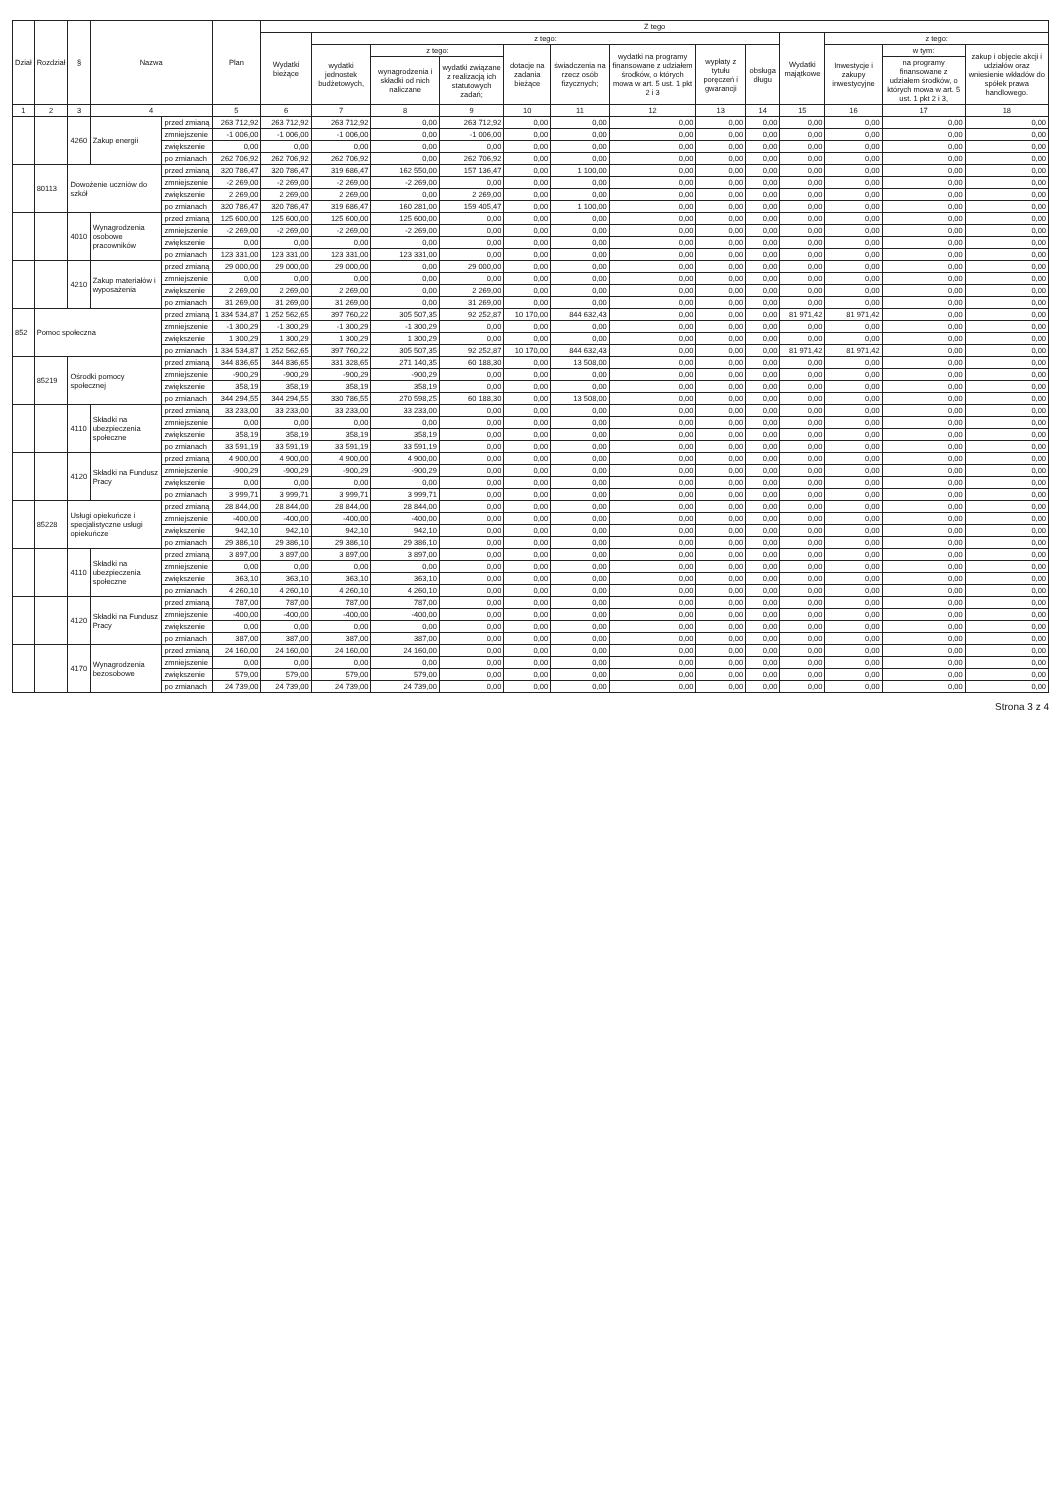| Dział | Rozdział | § | Nazwa | | Plan | Z tego | | | | | | | | | | | | |
| --- | --- | --- | --- | --- | --- | --- | --- | --- | --- | --- | --- | --- | --- | --- | --- | --- | --- | --- |
| | | | | | | Wydatki bieżące | z tego: | | | | | | | | Wydatki majątkowe | z tego: | | |
| | | | | | | | wydatki jednostek budżetowych, | z tego: | | dotacje na zadania bieżące | świadczenia na rzecz osób fizycznych; | wydatki na programy finansowane z udziałem środków, o których mowa w art. 5 ust. 1 pkt 2 i 3 | wypłaty z tytułu poręczeń i gwarancji | obsługa długu | | Inwestycje i zakupy inwestycyjne | w tym: | zakup i objęcie akcji i udziałów oraz wniesienie wkładów do spółek prawa handlowego. |
| | | | | | | | | wynagrodzenia i składki od nich naliczane | wydatki związane z realizacją ich statutowych zadań; | | | | | | | | na programy finansowane z udziałem środków, o których mowa w art. 5 ust. 1 pkt 2 i 3, | |
| 1 | 2 | 3 | 4 | | 5 | 6 | 7 | 8 | 9 | 10 | 11 | 12 | 13 | 14 | 15 | 16 | 17 | 18 |
| | | 4260 | Zakup energii | przed zmianą | 263 712,92 | 263 712,92 | 263 712,92 | 0,00 | 263 712,92 | 0,00 | 0,00 | 0,00 | 0,00 | 0,00 | 0,00 | 0,00 | 0,00 | 0,00 |
| | | | | zmniejszenie | -1 006,00 | -1 006,00 | -1 006,00 | 0,00 | -1 006,00 | 0,00 | 0,00 | 0,00 | 0,00 | 0,00 | 0,00 | 0,00 | 0,00 | 0,00 |
| | | | | zwiększenie | 0,00 | 0,00 | 0,00 | 0,00 | 0,00 | 0,00 | 0,00 | 0,00 | 0,00 | 0,00 | 0,00 | 0,00 | 0,00 | 0,00 |
| | | | | po zmianach | 262 706,92 | 262 706,92 | 262 706,92 | 0,00 | 262 706,92 | 0,00 | 0,00 | 0,00 | 0,00 | 0,00 | 0,00 | 0,00 | 0,00 | 0,00 |
| | 80113 | Dowożenie uczniów do szkół | | przed zmianą | 320 786,47 | 320 786,47 | 319 686,47 | 162 550,00 | 157 136,47 | 0,00 | 1 100,00 | 0,00 | 0,00 | 0,00 | 0,00 | 0,00 | 0,00 | 0,00 |
| | | | | zmniejszenie | -2 269,00 | -2 269,00 | -2 269,00 | -2 269,00 | 0,00 | 0,00 | 0,00 | 0,00 | 0,00 | 0,00 | 0,00 | 0,00 | 0,00 | 0,00 |
| | | | | zwiększenie | 2 269,00 | 2 269,00 | 2 269,00 | 0,00 | 2 269,00 | 0,00 | 0,00 | 0,00 | 0,00 | 0,00 | 0,00 | 0,00 | 0,00 | 0,00 |
| | | | | po zmianach | 320 786,47 | 320 786,47 | 319 686,47 | 160 281,00 | 159 405,47 | 0,00 | 1 100,00 | 0,00 | 0,00 | 0,00 | 0,00 | 0,00 | 0,00 | 0,00 |
| | | 4010 | Wynagrodzenia osobowe pracowników | przed zmianą | 125 600,00 | 125 600,00 | 125 600,00 | 125 600,00 | 0,00 | 0,00 | 0,00 | 0,00 | 0,00 | 0,00 | 0,00 | 0,00 | 0,00 | 0,00 |
| | | | | zmniejszenie | -2 269,00 | -2 269,00 | -2 269,00 | -2 269,00 | 0,00 | 0,00 | 0,00 | 0,00 | 0,00 | 0,00 | 0,00 | 0,00 | 0,00 | 0,00 |
| | | | | zwiększenie | 0,00 | 0,00 | 0,00 | 0,00 | 0,00 | 0,00 | 0,00 | 0,00 | 0,00 | 0,00 | 0,00 | 0,00 | 0,00 | 0,00 |
| | | | | po zmianach | 123 331,00 | 123 331,00 | 123 331,00 | 123 331,00 | 0,00 | 0,00 | 0,00 | 0,00 | 0,00 | 0,00 | 0,00 | 0,00 | 0,00 | 0,00 |
| | | 4210 | Zakup materiałów i wyposażenia | przed zmianą | 29 000,00 | 29 000,00 | 29 000,00 | 0,00 | 29 000,00 | 0,00 | 0,00 | 0,00 | 0,00 | 0,00 | 0,00 | 0,00 | 0,00 | 0,00 |
| | | | | zmniejszenie | 0,00 | 0,00 | 0,00 | 0,00 | 0,00 | 0,00 | 0,00 | 0,00 | 0,00 | 0,00 | 0,00 | 0,00 | 0,00 | 0,00 |
| | | | | zwiększenie | 2 269,00 | 2 269,00 | 2 269,00 | 0,00 | 2 269,00 | 0,00 | 0,00 | 0,00 | 0,00 | 0,00 | 0,00 | 0,00 | 0,00 | 0,00 |
| | | | | po zmianach | 31 269,00 | 31 269,00 | 31 269,00 | 0,00 | 31 269,00 | 0,00 | 0,00 | 0,00 | 0,00 | 0,00 | 0,00 | 0,00 | 0,00 | 0,00 |
| 852 | Pomoc społeczna | | | przed zmianą | 1 334 534,87 | 1 252 562,65 | 397 760,22 | 305 507,35 | 92 252,87 | 10 170,00 | 844 632,43 | 0,00 | 0,00 | 0,00 | 81 971,42 | 81 971,42 | 0,00 | 0,00 |
| | | | | zmniejszenie | -1 300,29 | -1 300,29 | -1 300,29 | -1 300,29 | 0,00 | 0,00 | 0,00 | 0,00 | 0,00 | 0,00 | 0,00 | 0,00 | 0,00 | 0,00 |
| | | | | zwiększenie | 1 300,29 | 1 300,29 | 1 300,29 | 1 300,29 | 0,00 | 0,00 | 0,00 | 0,00 | 0,00 | 0,00 | 0,00 | 0,00 | 0,00 | 0,00 |
| | | | | po zmianach | 1 334 534,87 | 1 252 562,65 | 397 760,22 | 305 507,35 | 92 252,87 | 10 170,00 | 844 632,43 | 0,00 | 0,00 | 0,00 | 81 971,42 | 81 971,42 | 0,00 | 0,00 |
| | 85219 | Ośrodki pomocy społecznej | | przed zmianą | 344 836,65 | 344 836,65 | 331 328,65 | 271 140,35 | 60 188,30 | 0,00 | 13 508,00 | 0,00 | 0,00 | 0,00 | 0,00 | 0,00 | 0,00 | 0,00 |
| | | | | zmniejszenie | -900,29 | -900,29 | -900,29 | -900,29 | 0,00 | 0,00 | 0,00 | 0,00 | 0,00 | 0,00 | 0,00 | 0,00 | 0,00 | 0,00 |
| | | | | zwiększenie | 358,19 | 358,19 | 358,19 | 358,19 | 0,00 | 0,00 | 0,00 | 0,00 | 0,00 | 0,00 | 0,00 | 0,00 | 0,00 | 0,00 |
| | | | | po zmianach | 344 294,55 | 344 294,55 | 330 786,55 | 270 598,25 | 60 188,30 | 0,00 | 13 508,00 | 0,00 | 0,00 | 0,00 | 0,00 | 0,00 | 0,00 | 0,00 |
| | | 4110 | Składki na ubezpieczenia społeczne | przed zmianą | 33 233,00 | 33 233,00 | 33 233,00 | 33 233,00 | 0,00 | 0,00 | 0,00 | 0,00 | 0,00 | 0,00 | 0,00 | 0,00 | 0,00 | 0,00 |
| | | | | zmniejszenie | 0,00 | 0,00 | 0,00 | 0,00 | 0,00 | 0,00 | 0,00 | 0,00 | 0,00 | 0,00 | 0,00 | 0,00 | 0,00 | 0,00 |
| | | | | zwiększenie | 358,19 | 358,19 | 358,19 | 358,19 | 0,00 | 0,00 | 0,00 | 0,00 | 0,00 | 0,00 | 0,00 | 0,00 | 0,00 | 0,00 |
| | | | | po zmianach | 33 591,19 | 33 591,19 | 33 591,19 | 33 591,19 | 0,00 | 0,00 | 0,00 | 0,00 | 0,00 | 0,00 | 0,00 | 0,00 | 0,00 | 0,00 |
| | | 4120 | Składki na Fundusz Pracy | przed zmianą | 4 900,00 | 4 900,00 | 4 900,00 | 4 900,00 | 0,00 | 0,00 | 0,00 | 0,00 | 0,00 | 0,00 | 0,00 | 0,00 | 0,00 | 0,00 |
| | | | | zmniejszenie | -900,29 | -900,29 | -900,29 | -900,29 | 0,00 | 0,00 | 0,00 | 0,00 | 0,00 | 0,00 | 0,00 | 0,00 | 0,00 | 0,00 |
| | | | | zwiększenie | 0,00 | 0,00 | 0,00 | 0,00 | 0,00 | 0,00 | 0,00 | 0,00 | 0,00 | 0,00 | 0,00 | 0,00 | 0,00 | 0,00 |
| | | | | po zmianach | 3 999,71 | 3 999,71 | 3 999,71 | 3 999,71 | 0,00 | 0,00 | 0,00 | 0,00 | 0,00 | 0,00 | 0,00 | 0,00 | 0,00 | 0,00 |
| | 85228 | Usługi opiekuńcze i specjalistyczne usługi opiekuńcze | | przed zmianą | 28 844,00 | 28 844,00 | 28 844,00 | 28 844,00 | 0,00 | 0,00 | 0,00 | 0,00 | 0,00 | 0,00 | 0,00 | 0,00 | 0,00 | 0,00 |
| | | | | zmniejszenie | -400,00 | -400,00 | -400,00 | -400,00 | 0,00 | 0,00 | 0,00 | 0,00 | 0,00 | 0,00 | 0,00 | 0,00 | 0,00 | 0,00 |
| | | | | zwiększenie | 942,10 | 942,10 | 942,10 | 942,10 | 0,00 | 0,00 | 0,00 | 0,00 | 0,00 | 0,00 | 0,00 | 0,00 | 0,00 | 0,00 |
| | | | | po zmianach | 29 386,10 | 29 386,10 | 29 386,10 | 29 386,10 | 0,00 | 0,00 | 0,00 | 0,00 | 0,00 | 0,00 | 0,00 | 0,00 | 0,00 | 0,00 |
| | | 4110 | Składki na ubezpieczenia społeczne | przed zmianą | 3 897,00 | 3 897,00 | 3 897,00 | 3 897,00 | 0,00 | 0,00 | 0,00 | 0,00 | 0,00 | 0,00 | 0,00 | 0,00 | 0,00 | 0,00 |
| | | | | zmniejszenie | 0,00 | 0,00 | 0,00 | 0,00 | 0,00 | 0,00 | 0,00 | 0,00 | 0,00 | 0,00 | 0,00 | 0,00 | 0,00 | 0,00 |
| | | | | zwiększenie | 363,10 | 363,10 | 363,10 | 363,10 | 0,00 | 0,00 | 0,00 | 0,00 | 0,00 | 0,00 | 0,00 | 0,00 | 0,00 | 0,00 |
| | | | | po zmianach | 4 260,10 | 4 260,10 | 4 260,10 | 4 260,10 | 0,00 | 0,00 | 0,00 | 0,00 | 0,00 | 0,00 | 0,00 | 0,00 | 0,00 | 0,00 |
| | | 4120 | Składki na Fundusz Pracy | przed zmianą | 787,00 | 787,00 | 787,00 | 787,00 | 0,00 | 0,00 | 0,00 | 0,00 | 0,00 | 0,00 | 0,00 | 0,00 | 0,00 | 0,00 |
| | | | | zmniejszenie | -400,00 | -400,00 | -400,00 | -400,00 | 0,00 | 0,00 | 0,00 | 0,00 | 0,00 | 0,00 | 0,00 | 0,00 | 0,00 | 0,00 |
| | | | | zwiększenie | 0,00 | 0,00 | 0,00 | 0,00 | 0,00 | 0,00 | 0,00 | 0,00 | 0,00 | 0,00 | 0,00 | 0,00 | 0,00 | 0,00 |
| | | | | po zmianach | 387,00 | 387,00 | 387,00 | 387,00 | 0,00 | 0,00 | 0,00 | 0,00 | 0,00 | 0,00 | 0,00 | 0,00 | 0,00 | 0,00 |
| | | 4170 | Wynagrodzenia bezosobowe | przed zmianą | 24 160,00 | 24 160,00 | 24 160,00 | 24 160,00 | 0,00 | 0,00 | 0,00 | 0,00 | 0,00 | 0,00 | 0,00 | 0,00 | 0,00 | 0,00 |
| | | | | zmniejszenie | 0,00 | 0,00 | 0,00 | 0,00 | 0,00 | 0,00 | 0,00 | 0,00 | 0,00 | 0,00 | 0,00 | 0,00 | 0,00 | 0,00 |
| | | | | zwiększenie | 579,00 | 579,00 | 579,00 | 579,00 | 0,00 | 0,00 | 0,00 | 0,00 | 0,00 | 0,00 | 0,00 | 0,00 | 0,00 | 0,00 |
| | | | | po zmianach | 24 739,00 | 24 739,00 | 24 739,00 | 24 739,00 | 0,00 | 0,00 | 0,00 | 0,00 | 0,00 | 0,00 | 0,00 | 0,00 | 0,00 | 0,00 |
Strona 3 z 4